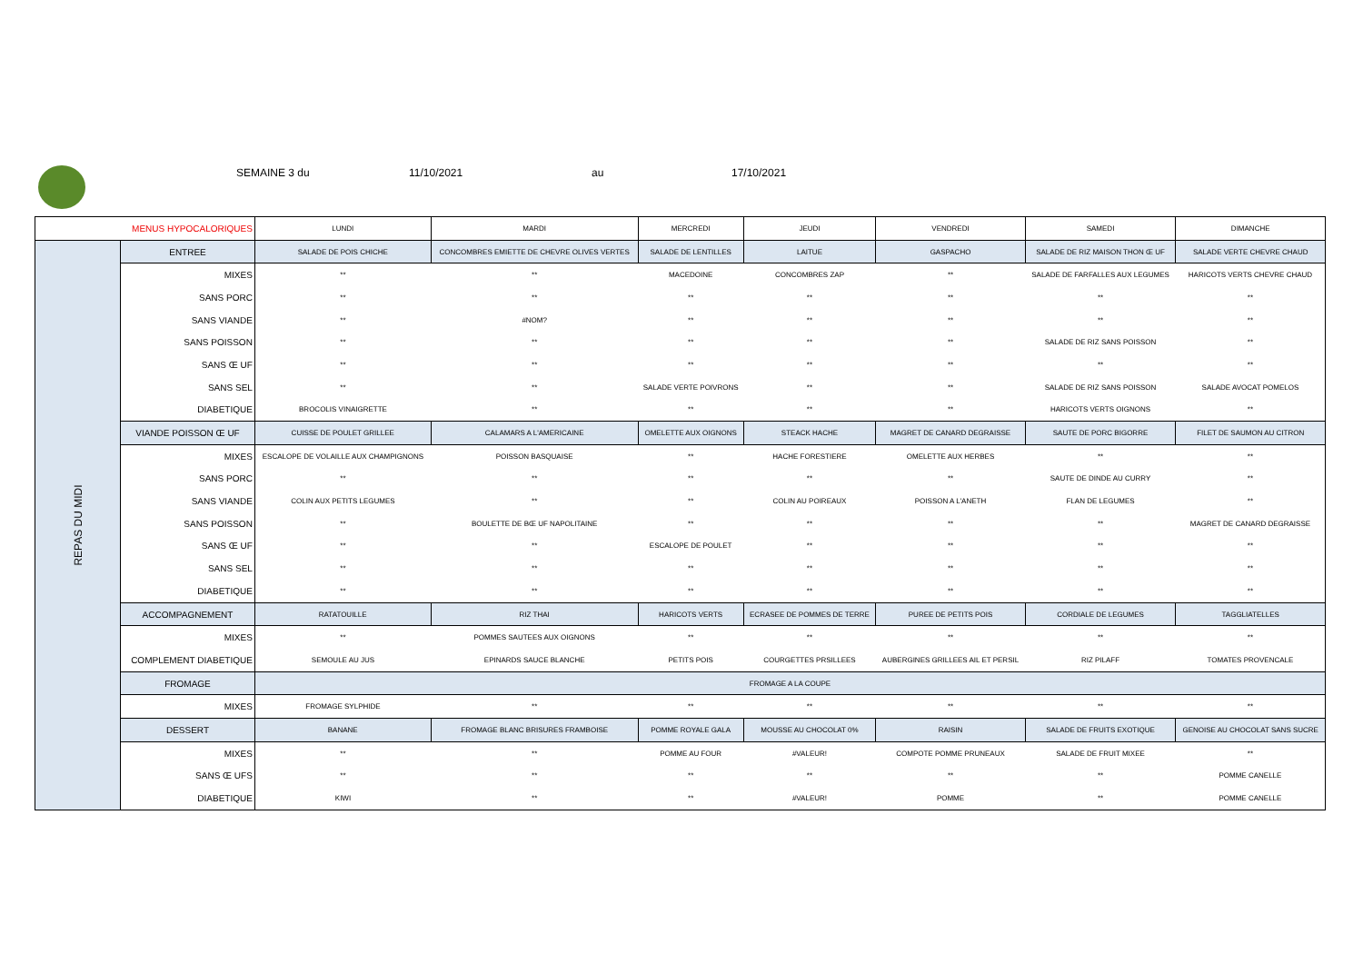SEMAINE 3 du 11/10/2021 au 17/10/2021
| MENUS HYPOCALORIQUES | | LUNDI | MARDI | MERCREDI | JEUDI | VENDREDI | SAMEDI | DIMANCHE |
| --- | --- | --- | --- | --- | --- | --- | --- | --- |
| REPAS DU MIDI | ENTREE | SALADE DE POIS CHICHE | CONCOMBRES EMIETTE DE CHEVRE OLIVES VERTES | SALADE DE LENTILLES | LAITUE | GASPACHO | SALADE DE RIZ MAISON THON Œ UF | SALADE VERTE CHEVRE CHAUD |
| | MIXES | ** | ** | MACEDOINE | CONCOMBRES ZAP | ** | SALADE DE FARFALLES AUX LEGUMES | HARICOTS VERTS CHEVRE CHAUD |
| | SANS PORC | ** | ** | ** | ** | ** | ** | ** |
| | SANS VIANDE | ** | #NOM? | ** | ** | ** | ** | ** |
| | SANS POISSON | ** | ** | ** | ** | ** | SALADE DE RIZ SANS POISSON | ** |
| | SANS Œ UF | ** | ** | ** | ** | ** | ** | ** |
| | SANS SEL | ** | ** | SALADE VERTE POIVRONS | ** | ** | SALADE DE RIZ SANS POISSON | SALADE AVOCAT POMELOS |
| | DIABETIQUE | BROCOLIS VINAIGRETTE | ** | ** | ** | ** | HARICOTS VERTS OIGNONS | ** |
| | VIANDE POISSON Œ UF | CUISSE DE POULET GRILLEE | CALAMARS A L'AMERICAINE | OMELETTE AUX OIGNONS | STEACK HACHE | MAGRET DE CANARD DEGRAISSE | SAUTE DE PORC BIGORRE | FILET DE SAUMON AU CITRON |
| | MIXES | ESCALOPE DE VOLAILLE AUX CHAMPIGNONS | POISSON BASQUAISE | ** | HACHE FORESTIERE | OMELETTE AUX HERBES | ** | ** |
| | SANS PORC | ** | ** | ** | ** | ** | SAUTE DE DINDE AU CURRY | ** |
| | SANS VIANDE | COLIN AUX PETITS LEGUMES | ** | ** | COLIN AU POIREAUX | POISSON A L'ANETH | FLAN DE LEGUMES | ** |
| | SANS POISSON | ** | BOULETTE DE BŒ UF NAPOLITAINE | ** | ** | ** | ** | MAGRET DE CANARD DEGRAISSE |
| | SANS Œ UF | ** | ** | ESCALOPE DE POULET | ** | ** | ** | ** |
| | SANS SEL | ** | ** | ** | ** | ** | ** | ** |
| | DIABETIQUE | ** | ** | ** | ** | ** | ** | ** |
| | ACCOMPAGNEMENT | RATATOUILLE | RIZ THAI | HARICOTS VERTS | ECRASEE DE POMMES DE TERRE | PUREE DE PETITS POIS | CORDIALE DE LEGUMES | TAGGLIATELLES |
| | MIXES | ** | POMMES SAUTEES AUX OIGNONS | ** | ** | ** | ** | ** |
| | COMPLEMENT DIABETIQUE | SEMOULE AU JUS | EPINARDS SAUCE BLANCHE | PETITS POIS | COURGETTES PRSILLEES | AUBERGINES GRILLEES AIL ET PERSIL | RIZ PILAFF | TOMATES PROVENCALE |
| | FROMAGE | FROMAGE A LA COUPE | | | | | | |
| | MIXES | FROMAGE SYLPHIDE | ** | ** | ** | ** | ** | ** |
| | DESSERT | BANANE | FROMAGE BLANC BRISURES FRAMBOISE | POMME ROYALE GALA | MOUSSE AU CHOCOLAT 0% | RAISIN | SALADE DE FRUITS EXOTIQUE | GENOISE AU CHOCOLAT SANS SUCRE |
| | MIXES | ** | ** | POMME AU FOUR | #VALEUR! | COMPOTE POMME PRUNEAUX | SALADE DE FRUIT MIXEE | ** |
| | SANS Œ UFS | ** | ** | ** | ** | ** | ** | POMME CANELLE |
| | DIABETIQUE | KIWI | ** | ** | #VALEUR! | POMME | ** | POMME CANELLE |